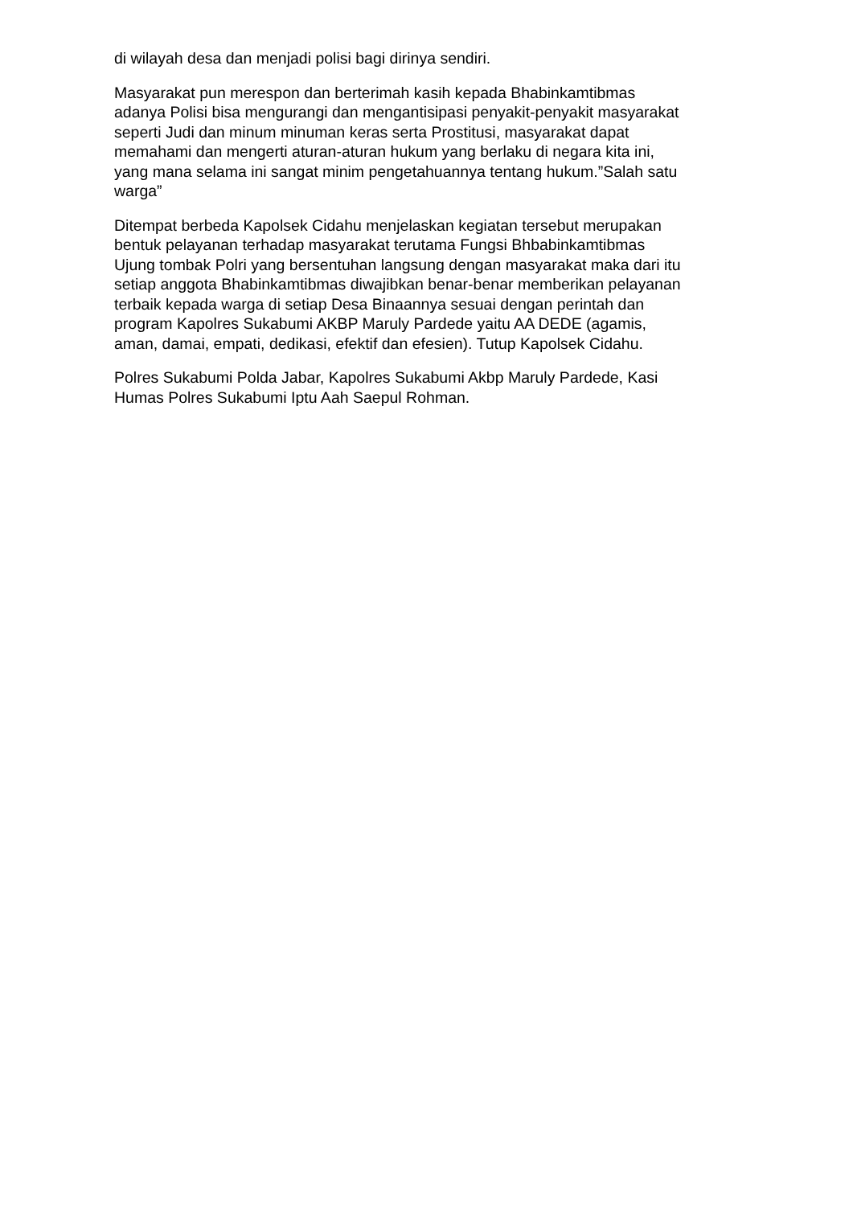di wilayah desa dan menjadi polisi bagi dirinya sendiri.
Masyarakat pun merespon dan berterimah kasih kepada Bhabinkamtibmas adanya Polisi bisa mengurangi dan mengantisipasi penyakit-penyakit masyarakat seperti Judi dan minum minuman keras serta Prostitusi, masyarakat dapat memahami dan mengerti aturan-aturan hukum yang berlaku di negara kita ini, yang mana selama ini sangat minim pengetahuannya tentang hukum.”Salah satu warga”
Ditempat berbeda Kapolsek Cidahu menjelaskan kegiatan tersebut merupakan bentuk pelayanan terhadap masyarakat terutama Fungsi Bhbabinkamtibmas Ujung tombak Polri yang bersentuhan langsung dengan masyarakat maka dari itu setiap anggota Bhabinkamtibmas diwajibkan benar-benar memberikan pelayanan terbaik kepada warga di setiap Desa Binaannya sesuai dengan perintah dan program Kapolres Sukabumi AKBP Maruly Pardede yaitu AA DEDE (agamis, aman, damai, empati, dedikasi, efektif dan efesien). Tutup Kapolsek Cidahu.
Polres Sukabumi Polda Jabar, Kapolres Sukabumi Akbp Maruly Pardede, Kasi Humas Polres Sukabumi Iptu Aah Saepul Rohman.